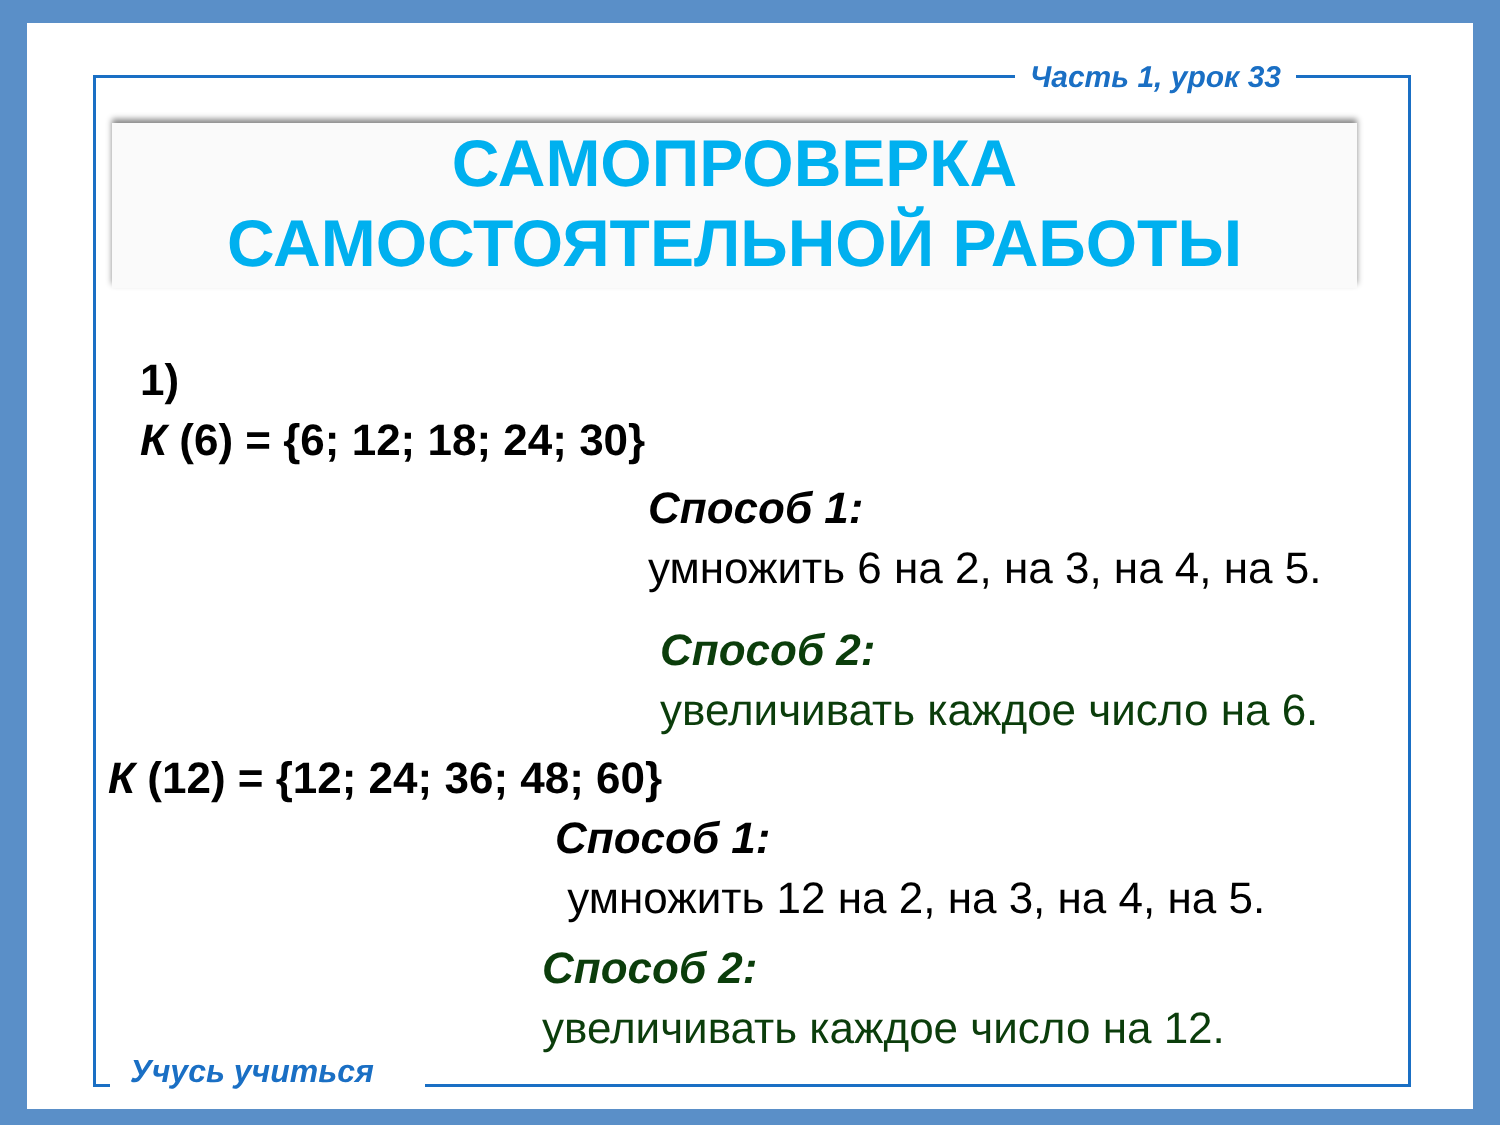Часть 1, урок 33
Учусь учиться
САМОПРОВЕРКА
САМОСТОЯТЕЛЬНОЙ РАБОТЫ
1)
К (6) = {6; 12; 18; 24; 30}
Способ 1:
умножить 6 на 2, на 3, на 4, на 5.
Способ 2:
увеличивать каждое число на 6.
К (12) = {12; 24; 36; 48; 60}
Способ 1:
умножить 12 на 2, на 3, на 4, на 5.
Способ 2:
увеличивать каждое число на 12.